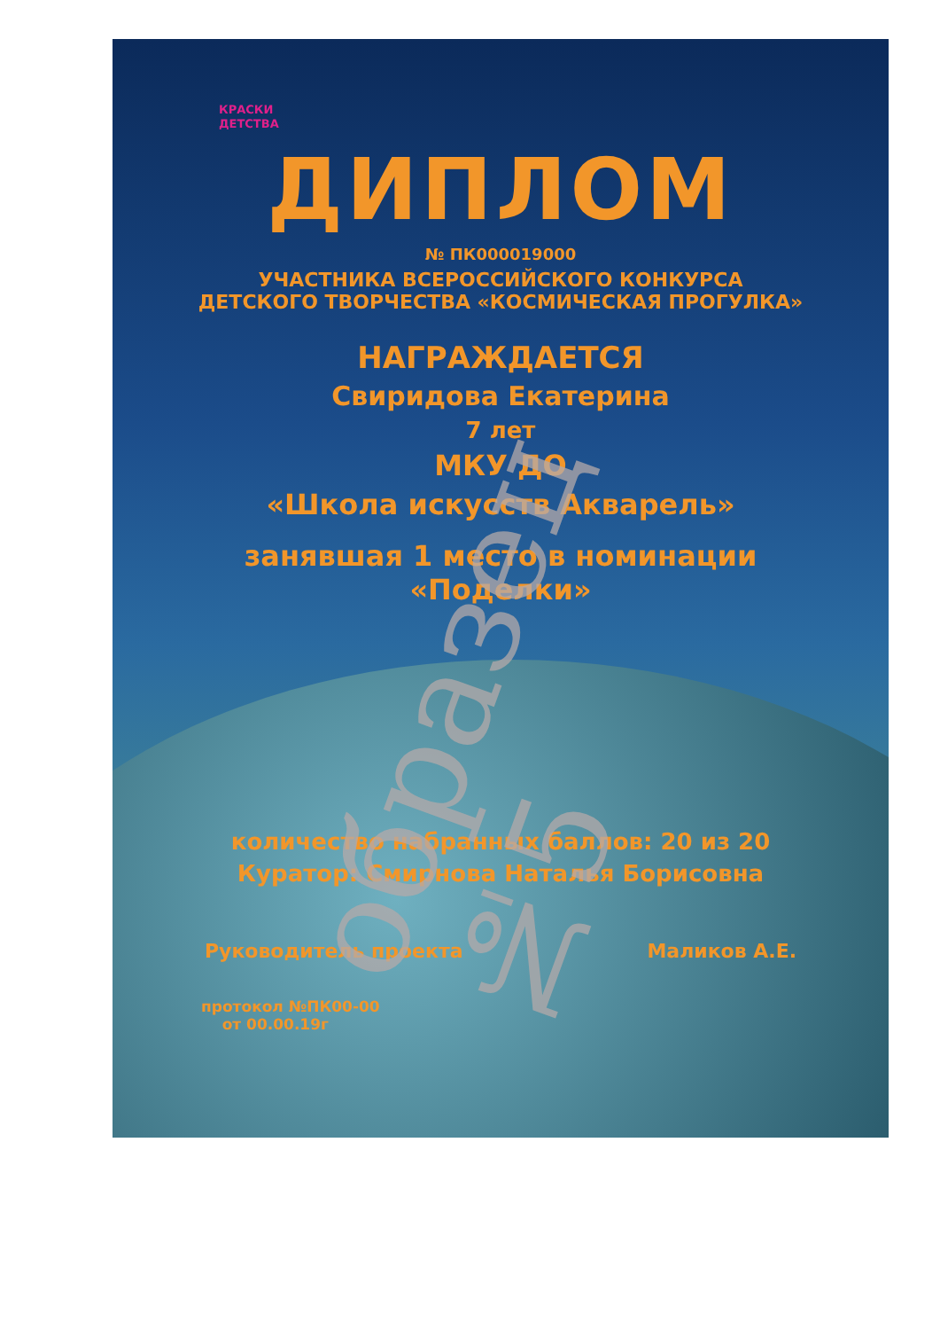КРАСКИ
ДЕТСТВА
ДИПЛОМ
№ ПК000019000
УЧАСТНИКА ВСЕРОССИЙСКОГО КОНКУРСА
ДЕТСКОГО ТВОРЧЕСТВА «КОСМИЧЕСКАЯ ПРОГУЛКА»
НАГРАЖДАЕТСЯ
Свиридова Екатерина
7 лет
МКУ ДО
«Школа искусств Акварель»
занявшая 1 место в номинации
«Поделки»
количество набранных баллов: 20 из 20
Куратор: Смирнова Наталья Борисовна
Руководитель проекта Маликов А.Е.
протокол №ПК00-00
от 00.00.19г
образец №5